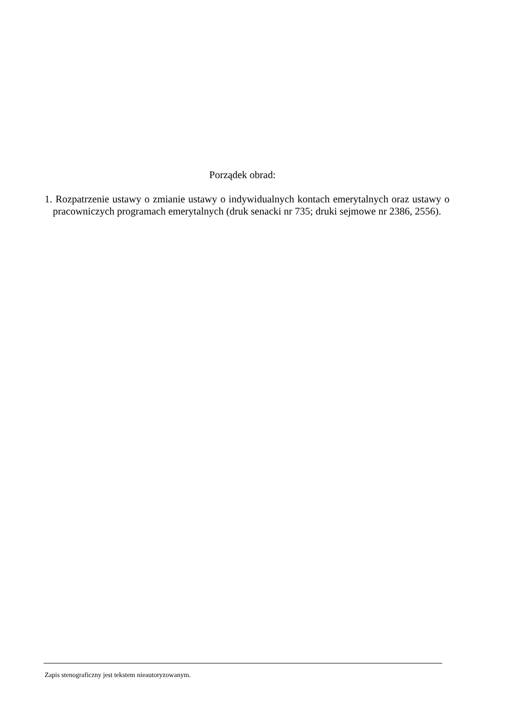Porządek obrad:
1. Rozpatrzenie ustawy o zmianie ustawy o indywidualnych kontach emerytalnych oraz ustawy o pracowniczych programach emerytalnych (druk senacki nr 735; druki sejmowe nr 2386, 2556).
Zapis stenograficzny jest tekstem nieautoryzowanym.